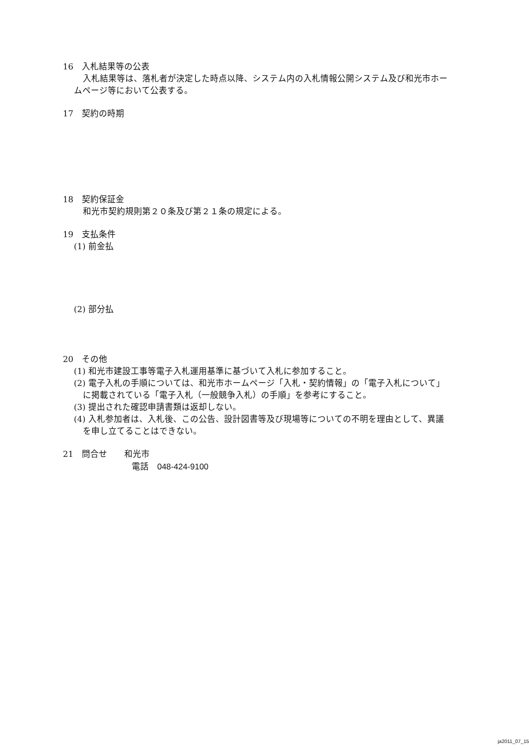16　入札結果等の公表
入札結果等は、落札者が決定した時点以降、システム内の入札情報公開システム及び和光市ホームページ等において公表する。
17　契約の時期
18　契約保証金
和光市契約規則第２０条及び第２１条の規定による。
19　支払条件
(1) 前金払
(2) 部分払
20　その他
(1) 和光市建設工事等電子入札運用基準に基づいて入札に参加すること。
(2) 電子入札の手順については、和光市ホームページ「入札・契約情報」の「電子入札について」に掲載されている「電子入札（一般競争入札）の手順」を参考にすること。
(3) 提出された確認申請書類は返却しない。
(4) 入札参加者は、入札後、この公告、設計図書等及び現場等についての不明を理由として、異議を申し立てることはできない。
21　問合せ　　和光市
電話　048-424-9100
ja2011_07_15